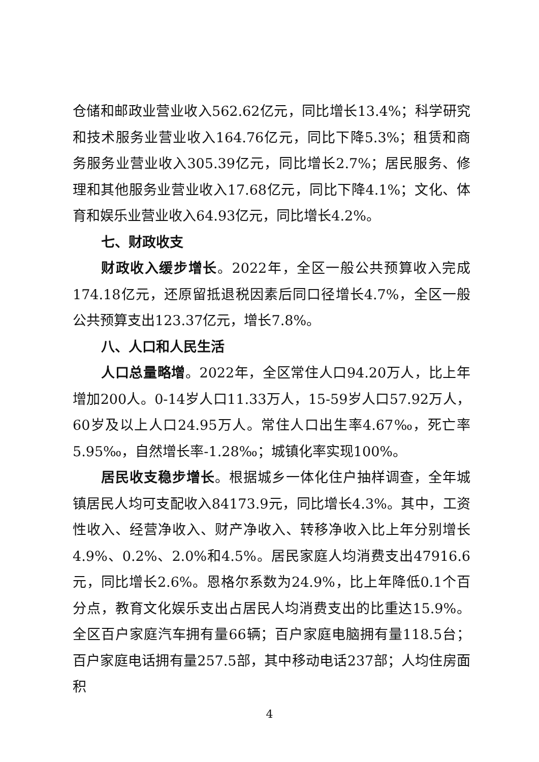仓储和邮政业营业收入562.62亿元，同比增长13.4%；科学研究和技术服务业营业收入164.76亿元，同比下降5.3%；租赁和商务服务业营业收入305.39亿元，同比增长2.7%；居民服务、修理和其他服务业营业收入17.68亿元，同比下降4.1%；文化、体育和娱乐业营业收入64.93亿元，同比增长4.2%。
七、财政收支
财政收入缓步增长。2022年，全区一般公共预算收入完成174.18亿元，还原留抵退税因素后同口径增长4.7%，全区一般公共预算支出123.37亿元，增长7.8%。
八、人口和人民生活
人口总量略增。2022年，全区常住人口94.20万人，比上年增加200人。0-14岁人口11.33万人，15-59岁人口57.92万人，60岁及以上人口24.95万人。常住人口出生率4.67‰，死亡率5.95‰，自然增长率-1.28‰；城镇化率实现100%。
居民收支稳步增长。根据城乡一体化住户抽样调查，全年城镇居民人均可支配收入84173.9元，同比增长4.3%。其中，工资性收入、经营净收入、财产净收入、转移净收入比上年分别增长4.9%、0.2%、2.0%和4.5%。居民家庭人均消费支出47916.6元，同比增长2.6%。恩格尔系数为24.9%，比上年降低0.1个百分点，教育文化娱乐支出占居民人均消费支出的比重达15.9%。全区百户家庭汽车拥有量66辆；百户家庭电脑拥有量118.5台；百户家庭电话拥有量257.5部，其中移动电话237部；人均住房面积
4